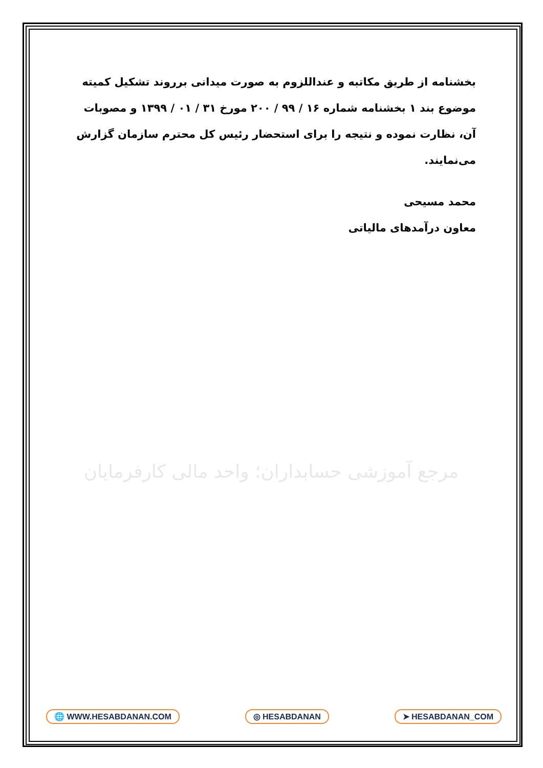بخشنامه از طریق مکاتبه و عنداللزوم به صورت میدانی برروند تشکیل کمیته موضوع بند ۱ بخشنامه شماره ۱۶ / ۹۹ / ۲۰۰ مورخ ۳۱ / ۰۱ / ۱۳۹۹ و مصوبات آن، نظارت نموده و نتیجه را برای استحضار رئیس کل محترم سازمان گزارش می‌نمایند.
محمد مسیحی
معاون درآمدهای مالیاتی
مرجع آموزشی حسابداران؛ واحد مالی کارفرمایان
🌐 WWW.HESABDANAN.COM ◎ HESABDANAN ➤ HESABDANAN_COM